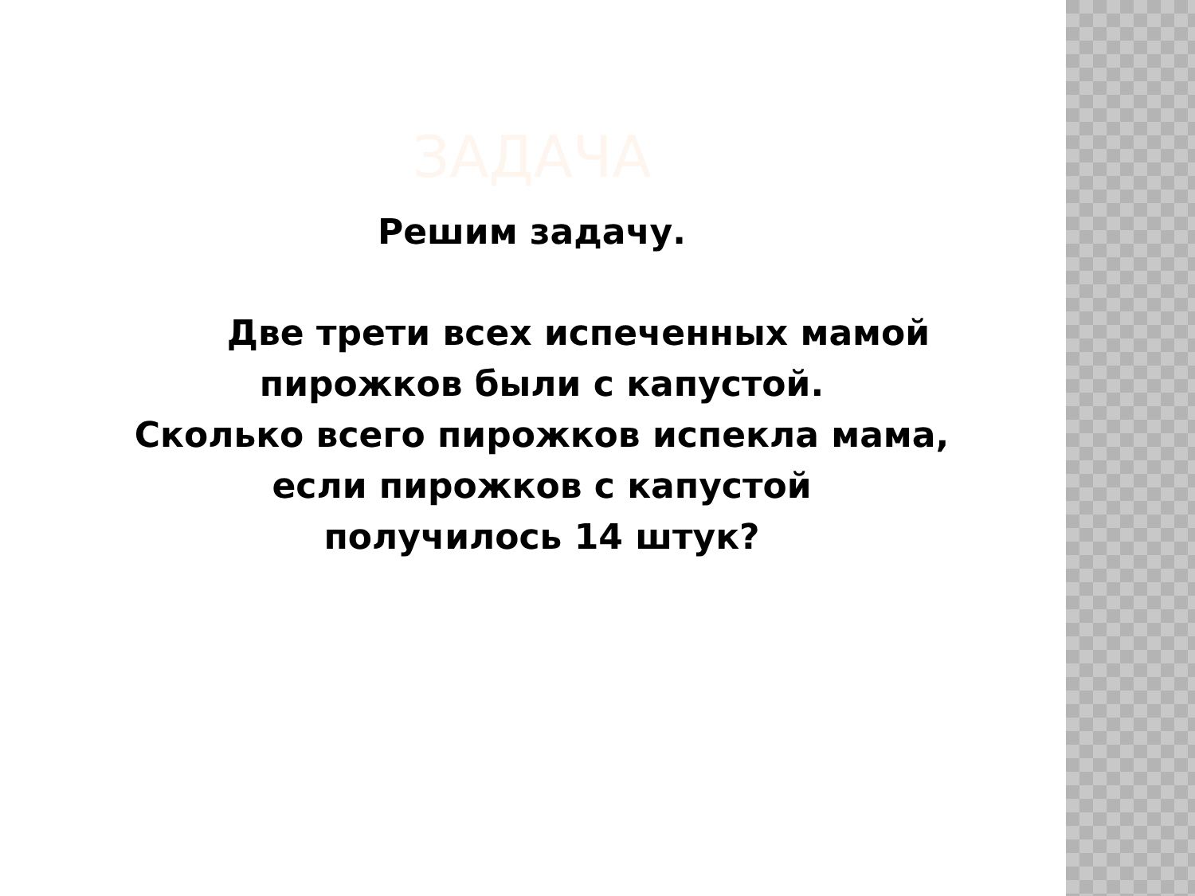ЗАДАЧА
Решим задачу.
Две трети всех испеченных мамой
пирожков были с капустой.
Сколько всего пирожков испекла мама,
если пирожков с капустой
получилось 14 штук?